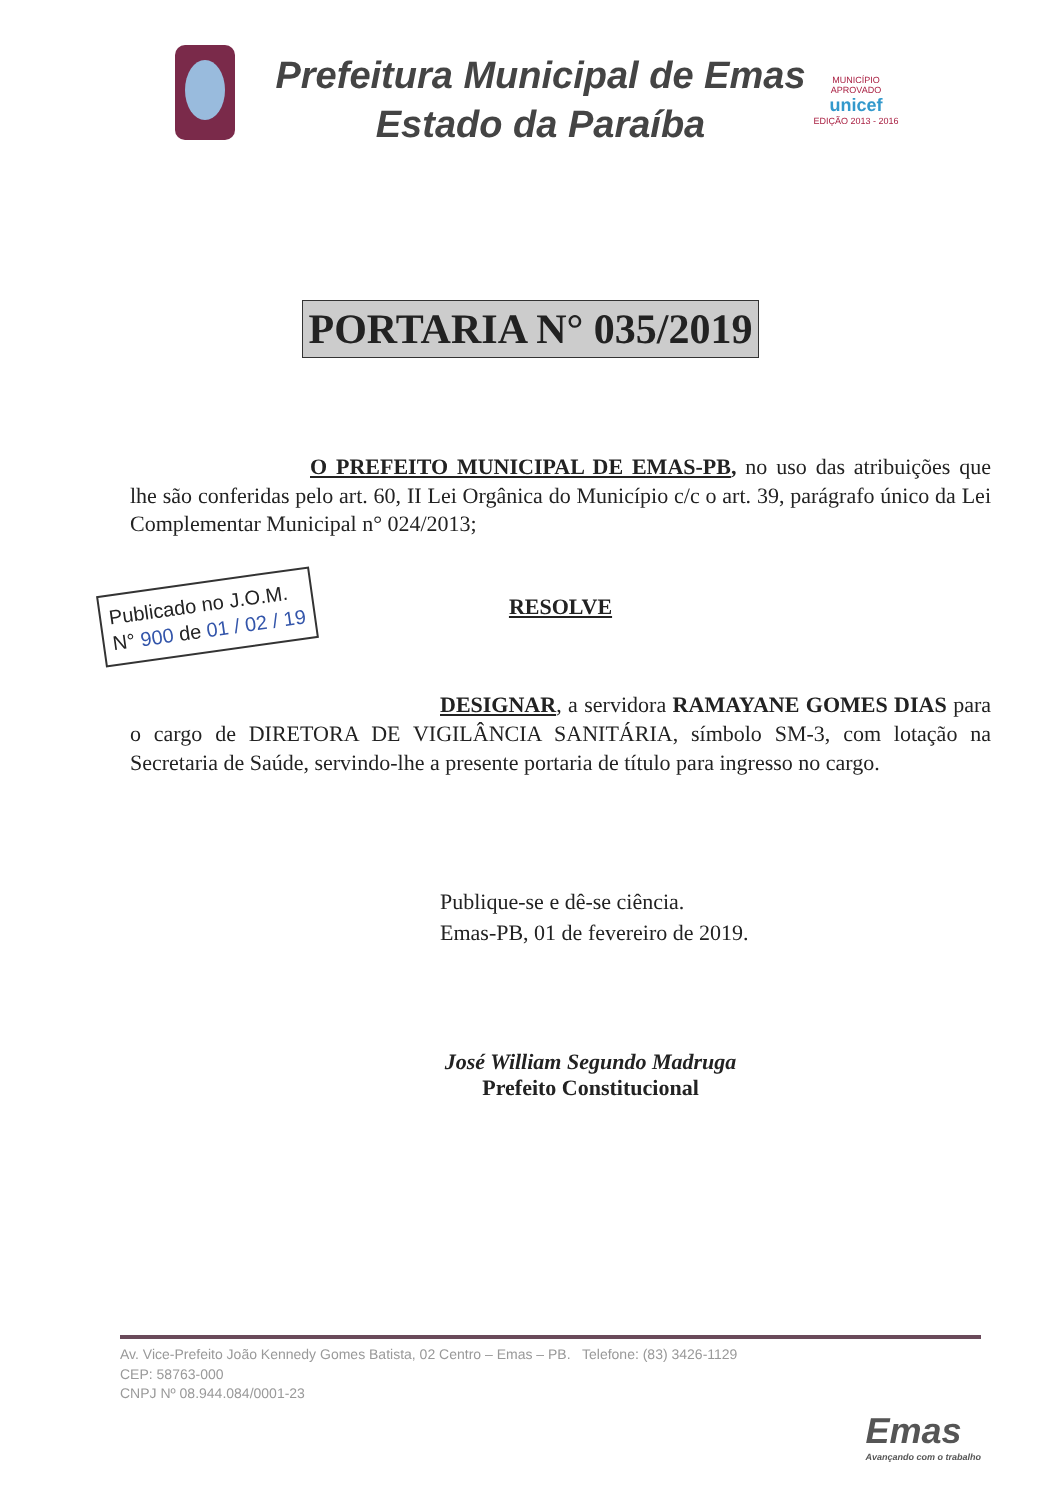Prefeitura Municipal de Emas
Estado da Paraíba
MUNICÍPIO APROVADO
unicef
EDIÇÃO 2013 - 2016
PORTARIA N° 035/2019
O PREFEITO MUNICIPAL DE EMAS-PB, no uso das atribuições que lhe são conferidas pelo art. 60, II Lei Orgânica do Município c/c o art. 39, parágrafo único da Lei Complementar Municipal n° 024/2013;
Publicado no J.O.M.
N° 900 de 01 / 02 / 19
RESOLVE
DESIGNAR, a servidora RAMAYANE GOMES DIAS para o cargo de DIRETORA DE VIGILÂNCIA SANITÁRIA, símbolo SM-3, com lotação na Secretaria de Saúde, servindo-lhe a presente portaria de título para ingresso no cargo.
Publique-se e dê-se ciência.
Emas-PB, 01 de fevereiro de 2019.
José William Segundo Madruga
Prefeito Constitucional
Av. Vice-Prefeito João Kennedy Gomes Batista, 02 Centro – Emas – PB. Telefone: (83) 3426-1129
CEP: 58763-000
CNPJ Nº 08.944.084/0001-23
Emas
Avançando com o trabalho